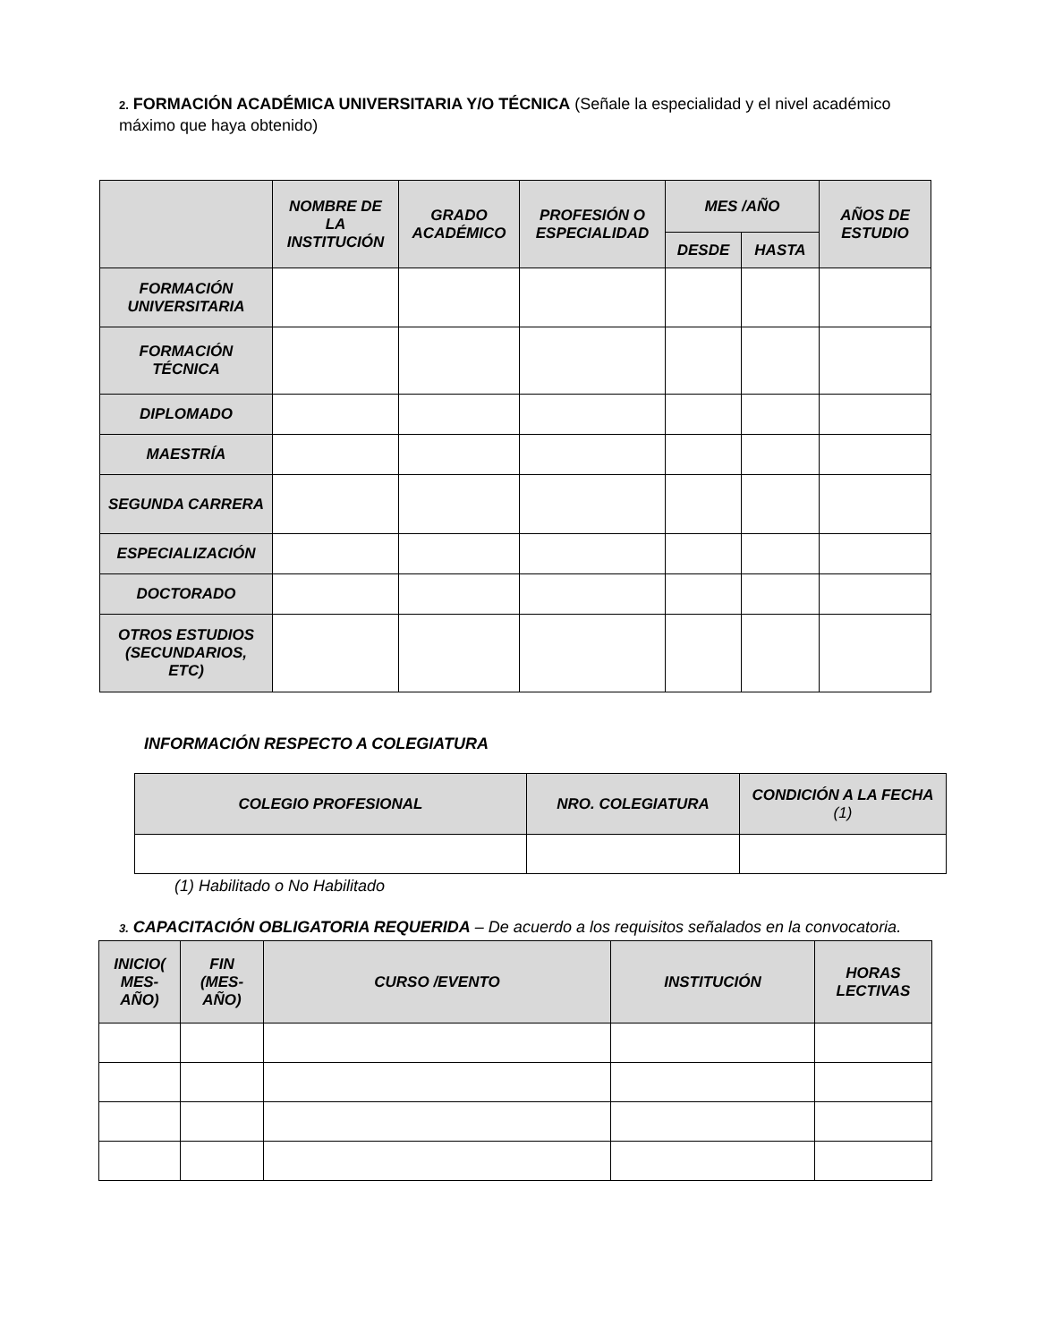2. FORMACIÓN ACADÉMICA UNIVERSITARIA Y/O TÉCNICA (Señale la especialidad y el nivel académico máximo que haya obtenido)
| | NOMBRE DE LA INSTITUCIÓN | GRADO ACADÉMICO | PROFESIÓN O ESPECIALIDAD | MES /AÑO | | AÑOS DE ESTUDIO |
| --- | --- | --- | --- | --- | --- | --- |
| | | | | DESDE | HASTA | |
| FORMACIÓN UNIVERSITARIA | | | | | | |
| FORMACIÓN TÉCNICA | | | | | | |
| DIPLOMADO | | | | | | |
| MAESTRÍA | | | | | | |
| SEGUNDA CARRERA | | | | | | |
| ESPECIALIZACIÓN | | | | | | |
| DOCTORADO | | | | | | |
| OTROS ESTUDIOS (SECUNDARIOS, ETC) | | | | | | |
INFORMACIÓN RESPECTO A COLEGIATURA
| COLEGIO PROFESIONAL | NRO. COLEGIATURA | CONDICIÓN A LA FECHA (1) |
| --- | --- | --- |
(1) Habilitado o No Habilitado
3. CAPACITACIÓN OBLIGATORIA REQUERIDA – De acuerdo a los requisitos señalados en la convocatoria.
| INICIO( MES-AÑO) | FIN (MES-AÑO) | CURSO /EVENTO | INSTITUCIÓN | HORAS LECTIVAS |
| --- | --- | --- | --- | --- |